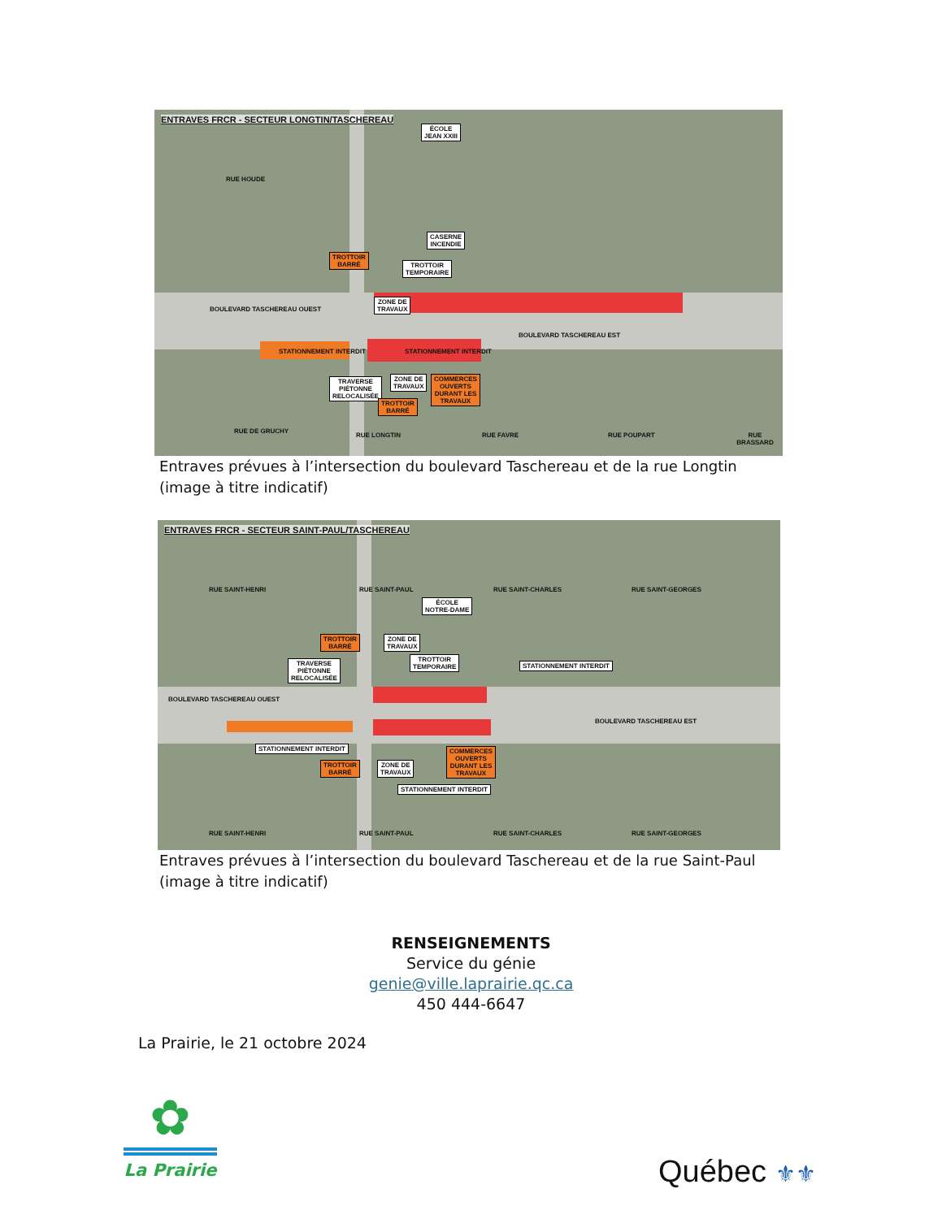ENTRAVES FRCR - SECTEUR LONGTIN/TASCHEREAU
ÉCOLE
JEAN XXIII
RUE HOUDE
CASERNE
INCENDIE
TROTTOIR
TEMPORAIRE
ZONE DE
TRAVAUX
BOULEVARD TASCHEREAU OUEST
BOULEVARD TASCHEREAU EST
STATIONNEMENT INTERDIT STATIONNEMENT INTERDIT
TRAVERSE
PIÉTONNE
RELOCALISÉE
ZONE DE
TRAVAUX
COMMERCES
OUVERTS
DURANT LES
TRAVAUX
TROTTOIR
BARRÉ
TROTTOIR
BARRÉ
RUE DE GRUCHY
RUE LONGTIN RUE FAVRE RUE POUPART RUE BRASSARD
Entraves prévues à l’intersection du boulevard Taschereau et de la rue Longtin
(image à titre indicatif)
ENTRAVES FRCR - SECTEUR SAINT-PAUL/TASCHEREAU
ÉCOLE
NOTRE-DAME
TRAVERSE
PIÉTONNE
RELOCALISÉE
TROTTOIR
BARRÉ
ZONE DE
TRAVAUX
TROTTOIR
TEMPORAIRE
STATIONNEMENT INTERDIT
BOULEVARD TASCHEREAU OUEST
BOULEVARD TASCHEREAU EST
STATIONNEMENT INTERDIT
TROTTOIR
BARRÉ
ZONE DE
TRAVAUX
COMMERCES
OUVERTS
DURANT LES
TRAVAUX
STATIONNEMENT INTERDIT
RUE SAINT-HENRI RUE SAINT-PAUL RUE SAINT-CHARLES RUE SAINT-GEORGES
RUE SAINT-HENRI RUE SAINT-PAUL RUE SAINT-CHARLES RUE SAINT-GEORGES
Entraves prévues à l’intersection du boulevard Taschereau et de la rue Saint-Paul
(image à titre indicatif)
RENSEIGNEMENTS
Service du génie
genie@ville.laprairie.qc.ca
450 444-6647
La Prairie, le 21 octobre 2024
✿
La Prairie
Québec ⚜⚜